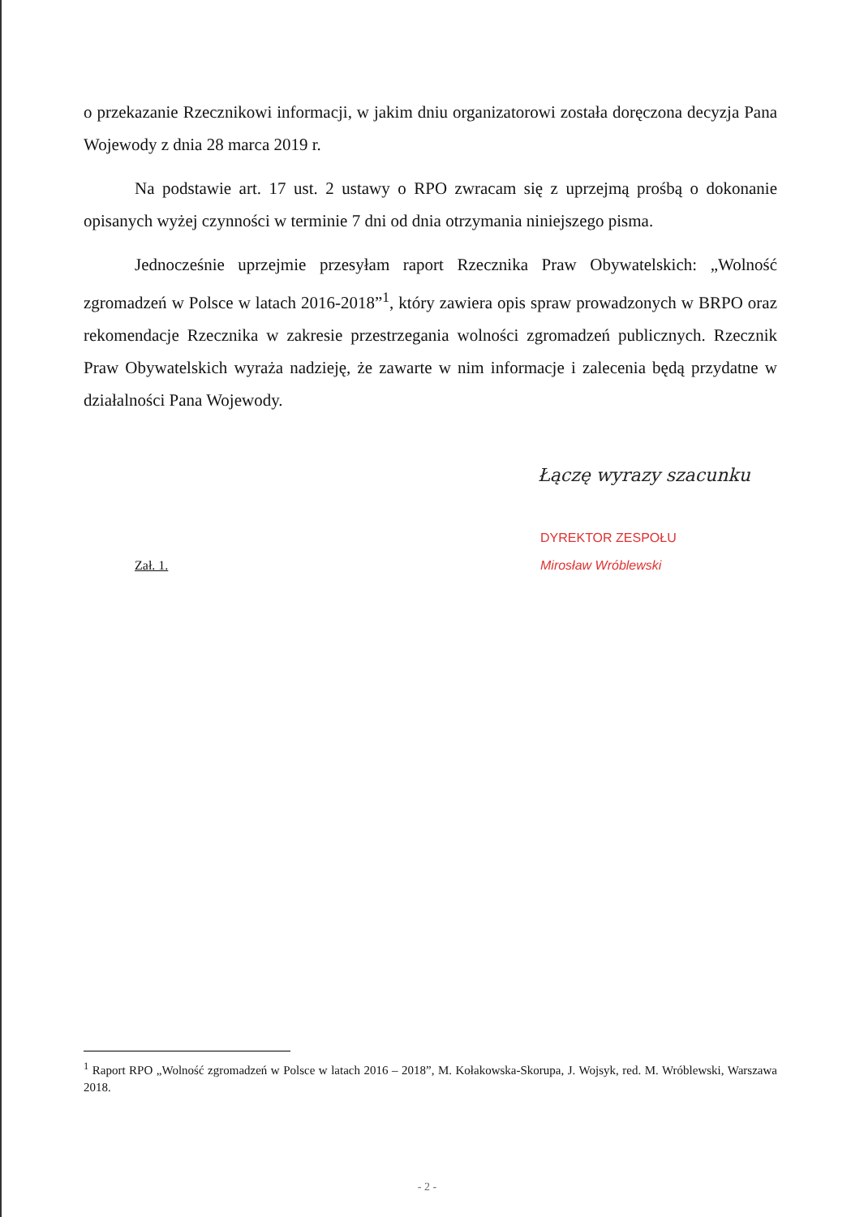o przekazanie Rzecznikowi informacji, w jakim dniu organizatorowi została doręczona decyzja Pana Wojewody z dnia 28 marca 2019 r.
Na podstawie art. 17 ust. 2 ustawy o RPO zwracam się z uprzejmą prośbą o dokonanie opisanych wyżej czynności w terminie 7 dni od dnia otrzymania niniejszego pisma.
Jednocześnie uprzejmie przesyłam raport Rzecznika Praw Obywatelskich: „Wolność zgromadzeń w Polsce w latach 2016-2018”<sup>1</sup>, który zawiera opis spraw prowadzonych w BRPO oraz rekomendacje Rzecznika w zakresie przestrzegania wolności zgromadzeń publicznych. Rzecznik Praw Obywatelskich wyraża nadzieję, że zawarte w nim informacje i zalecenia będą przydatne w działalności Pana Wojewody.
Łączę wyrazy szacunku
Zał. 1.
DYREKTOR ZESPOŁU
Mirosław Wróblewski
<sup>1</sup> Raport RPO „Wolność zgromadzeń w Polsce w latach 2016 – 2018”, M. Kołakowska-Skorupa, J. Wojsyk, red. M. Wróblewski, Warszawa 2018.
- 2 -